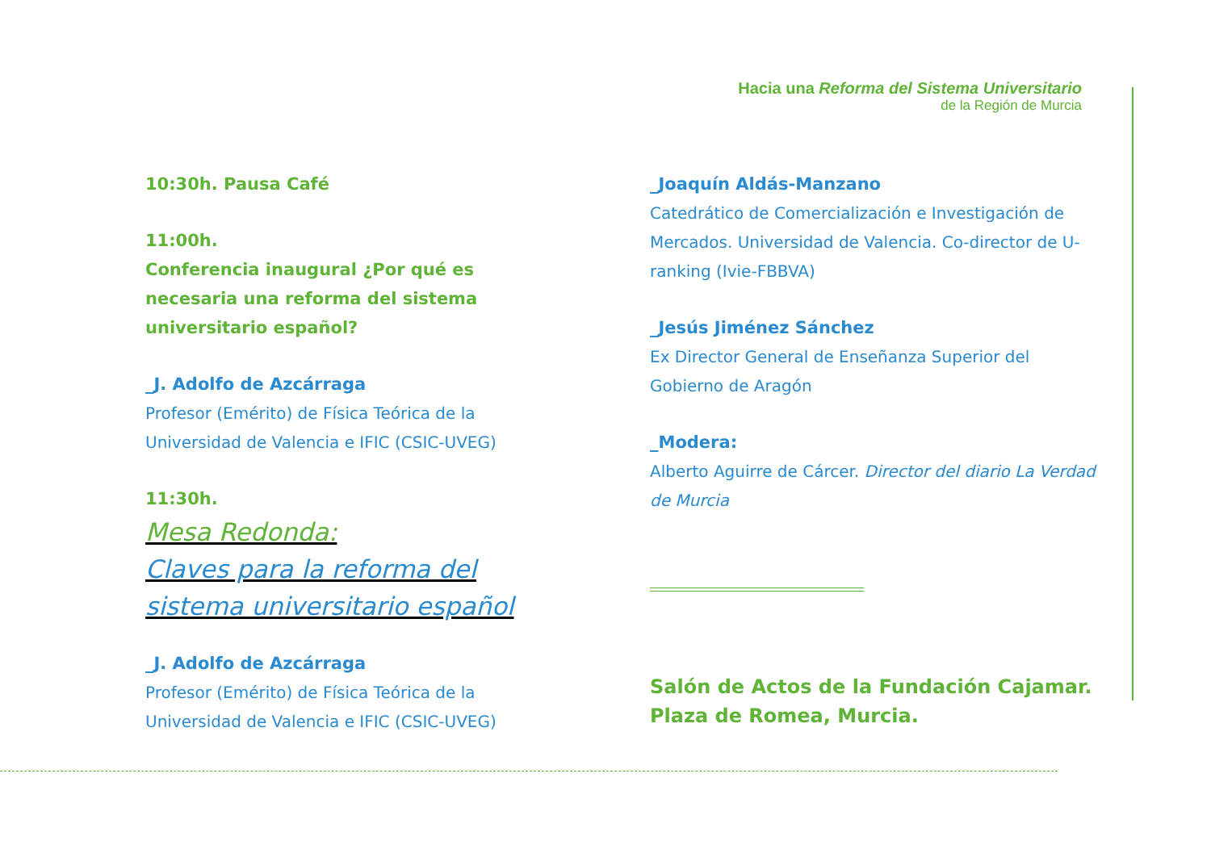Hacia una Reforma del Sistema Universitario
de la Región de Murcia
10:30h. Pausa Café
11:00h.
Conferencia inaugural ¿Por qué es necesaria una reforma del sistema universitario español?
_J. Adolfo de Azcárraga
Profesor (Emérito) de Física Teórica de la Universidad de Valencia e IFIC (CSIC-UVEG)
11:30h.
Mesa Redonda:
Claves para la reforma del sistema universitario español
_J. Adolfo de Azcárraga
Profesor (Emérito) de Física Teórica de la Universidad de Valencia e IFIC (CSIC-UVEG)
_Joaquín Aldás-Manzano
Catedrático de Comercialización e Investigación de Mercados. Universidad de Valencia. Co-director de U-ranking (Ivie-FBBVA)
_Jesús Jiménez Sánchez
Ex Director General de Enseñanza Superior del Gobierno de Aragón
_Modera:
Alberto Aguirre de Cárcer. Director del diario La Verdad de Murcia
Salón de Actos de la Fundación Cajamar.
Plaza de Romea, Murcia.